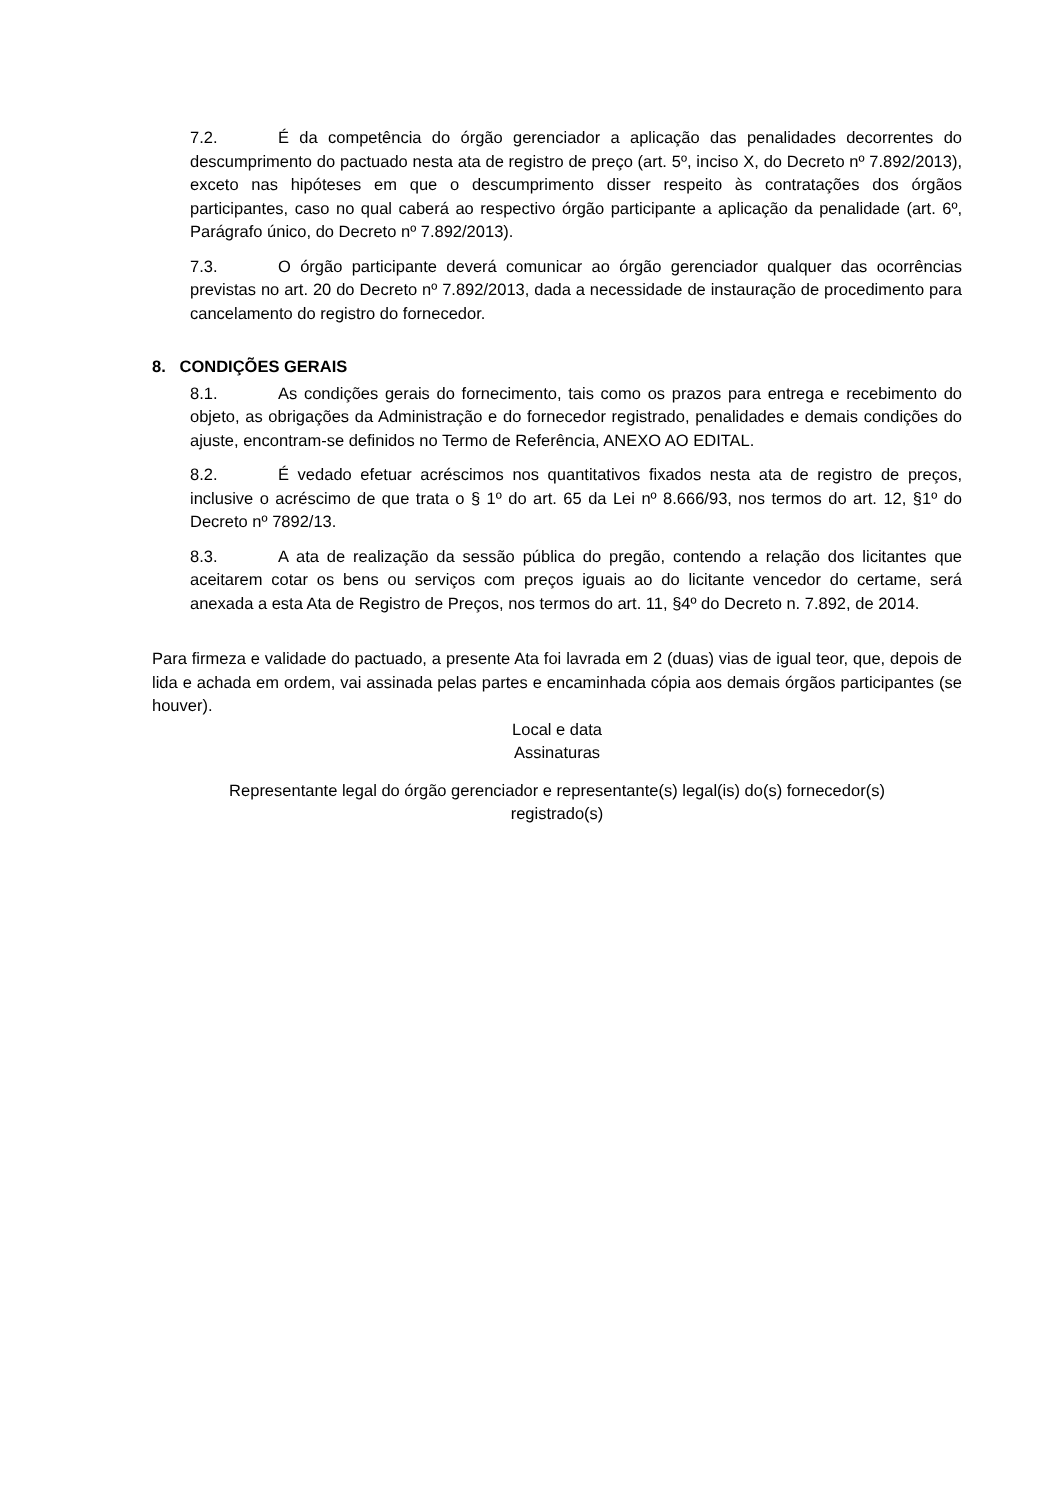7.2. É da competência do órgão gerenciador a aplicação das penalidades decorrentes do descumprimento do pactuado nesta ata de registro de preço (art. 5º, inciso X, do Decreto nº 7.892/2013), exceto nas hipóteses em que o descumprimento disser respeito às contratações dos órgãos participantes, caso no qual caberá ao respectivo órgão participante a aplicação da penalidade (art. 6º, Parágrafo único, do Decreto nº 7.892/2013).
7.3. O órgão participante deverá comunicar ao órgão gerenciador qualquer das ocorrências previstas no art. 20 do Decreto nº 7.892/2013, dada a necessidade de instauração de procedimento para cancelamento do registro do fornecedor.
8. CONDIÇÕES GERAIS
8.1. As condições gerais do fornecimento, tais como os prazos para entrega e recebimento do objeto, as obrigações da Administração e do fornecedor registrado, penalidades e demais condições do ajuste, encontram-se definidos no Termo de Referência, ANEXO AO EDITAL.
8.2. É vedado efetuar acréscimos nos quantitativos fixados nesta ata de registro de preços, inclusive o acréscimo de que trata o § 1º do art. 65 da Lei nº 8.666/93, nos termos do art. 12, §1º do Decreto nº 7892/13.
8.3. A ata de realização da sessão pública do pregão, contendo a relação dos licitantes que aceitarem cotar os bens ou serviços com preços iguais ao do licitante vencedor do certame, será anexada a esta Ata de Registro de Preços, nos termos do art. 11, §4º do Decreto n. 7.892, de 2014.
Para firmeza e validade do pactuado, a presente Ata foi lavrada em 2 (duas) vias de igual teor, que, depois de lida e achada em ordem, vai assinada pelas partes e encaminhada cópia aos demais órgãos participantes (se houver).
Local e data
Assinaturas
Representante legal do órgão gerenciador e representante(s) legal(is) do(s) fornecedor(s)
registrado(s)